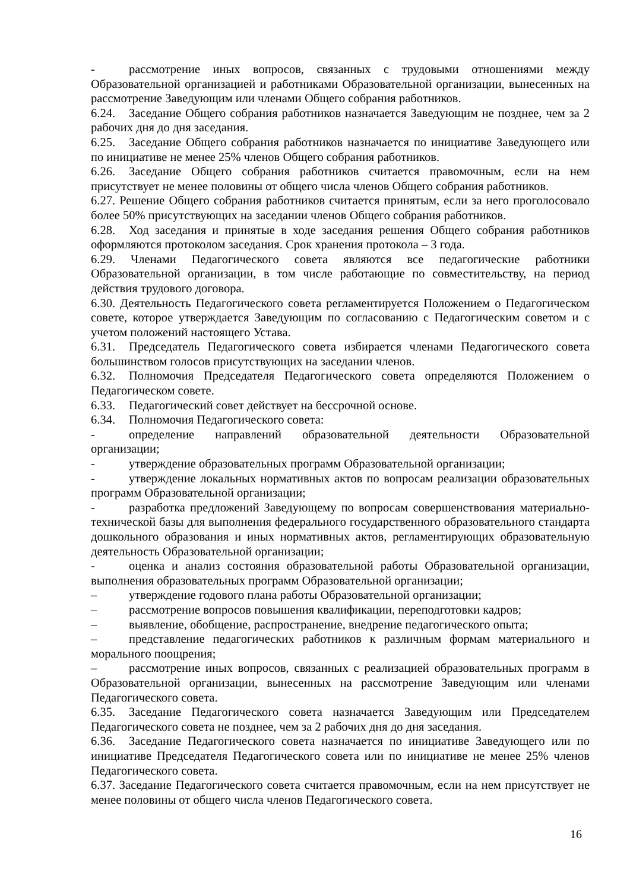- рассмотрение иных вопросов, связанных с трудовыми отношениями между Образовательной организацией и работниками Образовательной организации, вынесенных на рассмотрение Заведующим или членами Общего собрания работников.
6.24. Заседание Общего собрания работников назначается Заведующим не позднее, чем за 2 рабочих дня до дня заседания.
6.25. Заседание Общего собрания работников назначается по инициативе Заведующего или по инициативе не менее 25% членов Общего собрания работников.
6.26. Заседание Общего собрания работников считается правомочным, если на нем присутствует не менее половины от общего числа членов Общего собрания работников.
6.27. Решение Общего собрания работников считается принятым, если за него проголосовало более 50% присутствующих на заседании членов Общего собрания работников.
6.28. Ход заседания и принятые в ходе заседания решения Общего собрания работников оформляются протоколом заседания. Срок хранения протокола – 3 года.
6.29. Членами Педагогического совета являются все педагогические работники Образовательной организации, в том числе работающие по совместительству, на период действия трудового договора.
6.30. Деятельность Педагогического совета регламентируется Положением о Педагогическом совете, которое утверждается Заведующим по согласованию с Педагогическим советом и с учетом положений настоящего Устава.
6.31. Председатель Педагогического совета избирается членами Педагогического совета большинством голосов присутствующих на заседании членов.
6.32. Полномочия Председателя Педагогического совета определяются Положением о Педагогическом совете.
6.33. Педагогический совет действует на бессрочной основе.
6.34. Полномочия Педагогического совета:
- определение направлений образовательной деятельности Образовательной организации;
- утверждение образовательных программ Образовательной организации;
- утверждение локальных нормативных актов по вопросам реализации образовательных программ Образовательной организации;
- разработка предложений Заведующему по вопросам совершенствования материально-технической базы для выполнения федерального государственного образовательного стандарта дошкольного образования и иных нормативных актов, регламентирующих образовательную деятельность Образовательной организации;
- оценка и анализ состояния образовательной работы Образовательной организации, выполнения образовательных программ Образовательной организации;
– утверждение годового плана работы Образовательной организации;
– рассмотрение вопросов повышения квалификации, переподготовки кадров;
– выявление, обобщение, распространение, внедрение педагогического опыта;
– представление педагогических работников к различным формам материального и морального поощрения;
– рассмотрение иных вопросов, связанных с реализацией образовательных программ в Образовательной организации, вынесенных на рассмотрение Заведующим или членами Педагогического совета.
6.35. Заседание Педагогического совета назначается Заведующим или Председателем Педагогического совета не позднее, чем за 2 рабочих дня до дня заседания.
6.36. Заседание Педагогического совета назначается по инициативе Заведующего или по инициативе Председателя Педагогического совета или по инициативе не менее 25% членов Педагогического совета.
6.37. Заседание Педагогического совета считается правомочным, если на нем присутствует не менее половины от общего числа членов Педагогического совета.
16